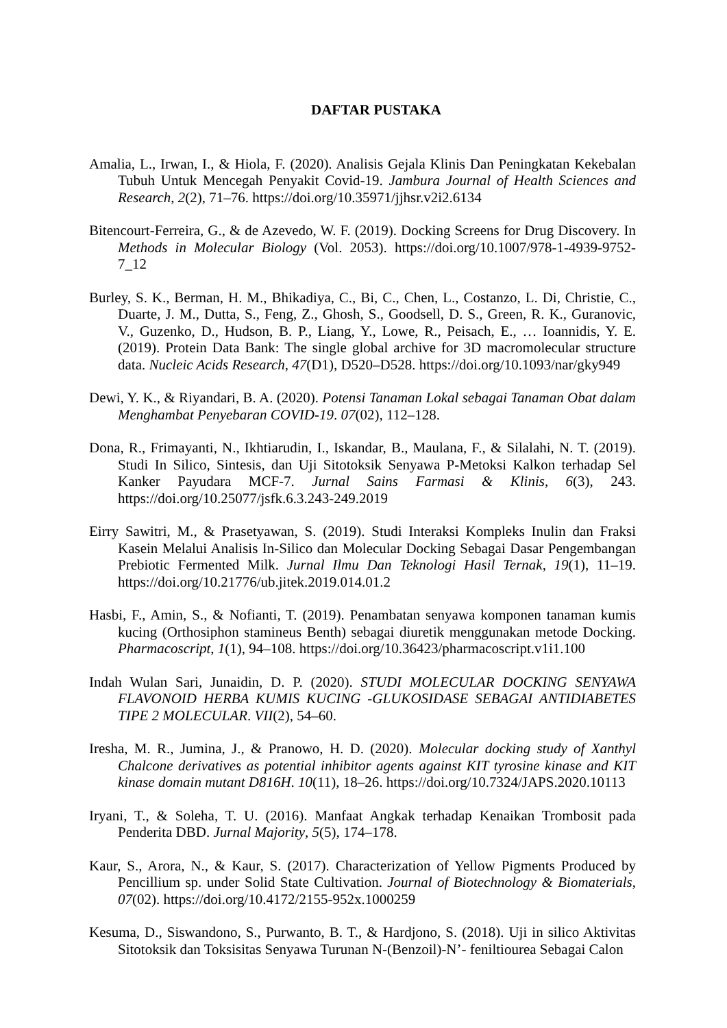DAFTAR PUSTAKA
Amalia, L., Irwan, I., & Hiola, F. (2020). Analisis Gejala Klinis Dan Peningkatan Kekebalan Tubuh Untuk Mencegah Penyakit Covid-19. Jambura Journal of Health Sciences and Research, 2(2), 71–76. https://doi.org/10.35971/jjhsr.v2i2.6134
Bitencourt-Ferreira, G., & de Azevedo, W. F. (2019). Docking Screens for Drug Discovery. In Methods in Molecular Biology (Vol. 2053). https://doi.org/10.1007/978-1-4939-9752-7_12
Burley, S. K., Berman, H. M., Bhikadiya, C., Bi, C., Chen, L., Costanzo, L. Di, Christie, C., Duarte, J. M., Dutta, S., Feng, Z., Ghosh, S., Goodsell, D. S., Green, R. K., Guranovic, V., Guzenko, D., Hudson, B. P., Liang, Y., Lowe, R., Peisach, E., … Ioannidis, Y. E. (2019). Protein Data Bank: The single global archive for 3D macromolecular structure data. Nucleic Acids Research, 47(D1), D520–D528. https://doi.org/10.1093/nar/gky949
Dewi, Y. K., & Riyandari, B. A. (2020). Potensi Tanaman Lokal sebagai Tanaman Obat dalam Menghambat Penyebaran COVID-19. 07(02), 112–128.
Dona, R., Frimayanti, N., Ikhtiarudin, I., Iskandar, B., Maulana, F., & Silalahi, N. T. (2019). Studi In Silico, Sintesis, dan Uji Sitotoksik Senyawa P-Metoksi Kalkon terhadap Sel Kanker Payudara MCF-7. Jurnal Sains Farmasi & Klinis, 6(3), 243. https://doi.org/10.25077/jsfk.6.3.243-249.2019
Eirry Sawitri, M., & Prasetyawan, S. (2019). Studi Interaksi Kompleks Inulin dan Fraksi Kasein Melalui Analisis In-Silico dan Molecular Docking Sebagai Dasar Pengembangan Prebiotic Fermented Milk. Jurnal Ilmu Dan Teknologi Hasil Ternak, 19(1), 11–19. https://doi.org/10.21776/ub.jitek.2019.014.01.2
Hasbi, F., Amin, S., & Nofianti, T. (2019). Penambatan senyawa komponen tanaman kumis kucing (Orthosiphon stamineus Benth) sebagai diuretik menggunakan metode Docking. Pharmacoscript, 1(1), 94–108. https://doi.org/10.36423/pharmacoscript.v1i1.100
Indah Wulan Sari, Junaidin, D. P. (2020). STUDI MOLECULAR DOCKING SENYAWA FLAVONOID HERBA KUMIS KUCING -GLUKOSIDASE SEBAGAI ANTIDIABETES TIPE 2 MOLECULAR. VII(2), 54–60.
Iresha, M. R., Jumina, J., & Pranowo, H. D. (2020). Molecular docking study of Xanthyl Chalcone derivatives as potential inhibitor agents against KIT tyrosine kinase and KIT kinase domain mutant D816H. 10(11), 18–26. https://doi.org/10.7324/JAPS.2020.10113
Iryani, T., & Soleha, T. U. (2016). Manfaat Angkak terhadap Kenaikan Trombosit pada Penderita DBD. Jurnal Majority, 5(5), 174–178.
Kaur, S., Arora, N., & Kaur, S. (2017). Characterization of Yellow Pigments Produced by Pencillium sp. under Solid State Cultivation. Journal of Biotechnology & Biomaterials, 07(02). https://doi.org/10.4172/2155-952x.1000259
Kesuma, D., Siswandono, S., Purwanto, B. T., & Hardjono, S. (2018). Uji in silico Aktivitas Sitotoksik dan Toksisitas Senyawa Turunan N-(Benzoil)-N’- feniltiourea Sebagai Calon